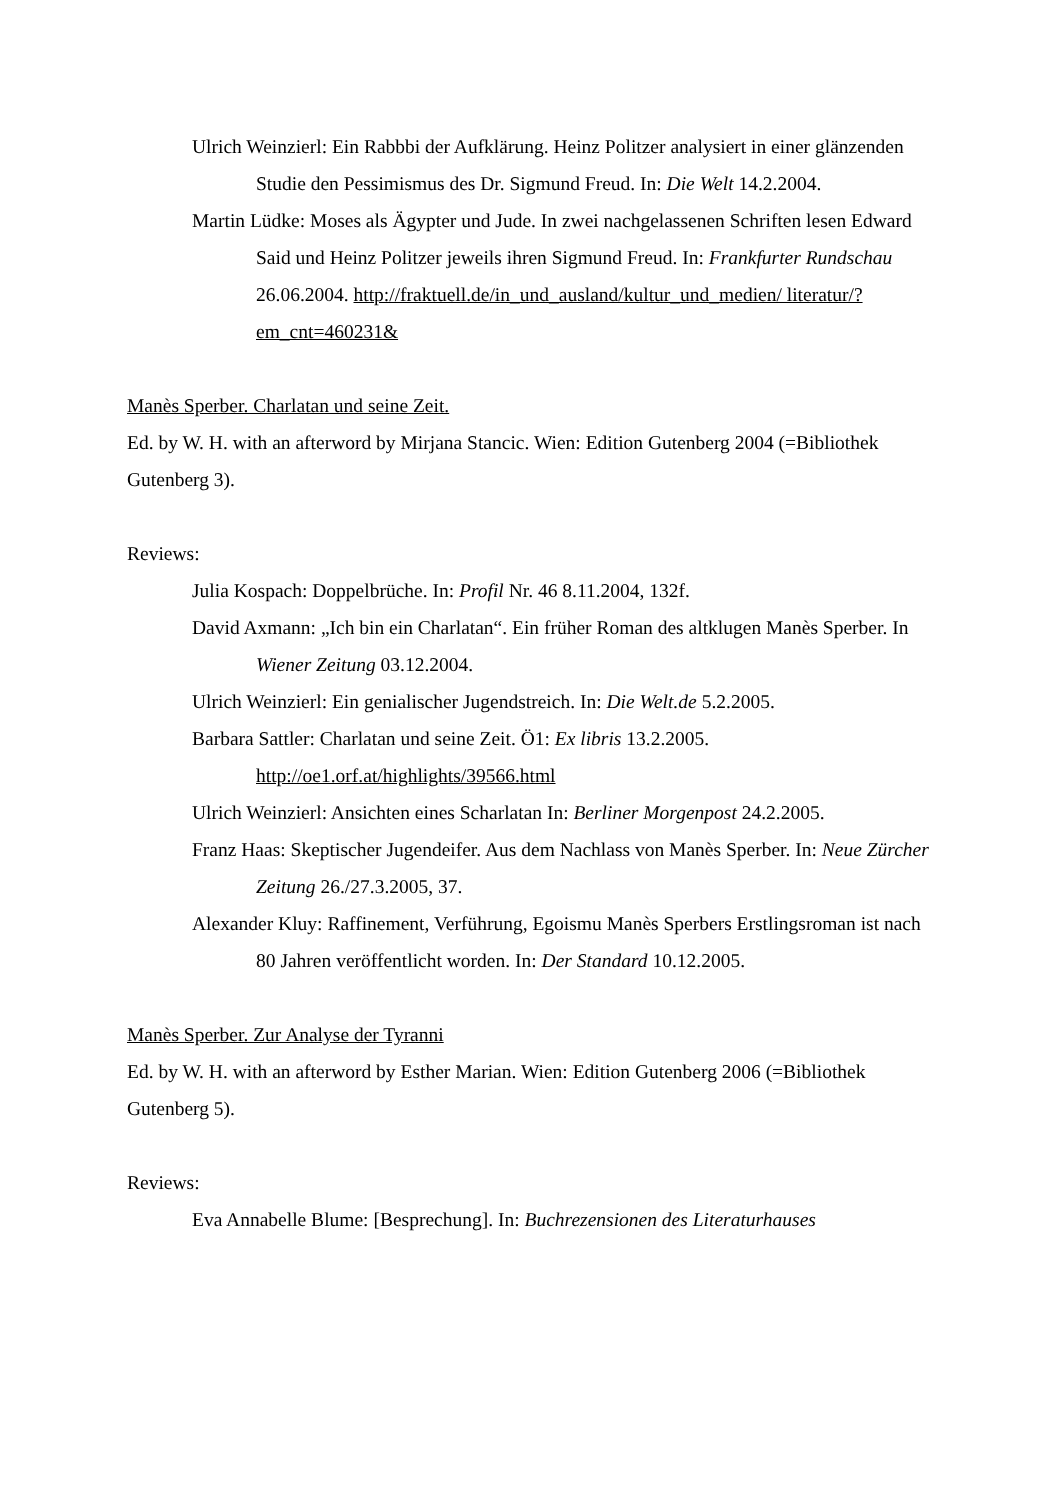Ulrich Weinzierl: Ein Rabbbi der Aufklärung. Heinz Politzer analysiert in einer glänzenden Studie den Pessimismus des Dr. Sigmund Freud. In: Die Welt 14.2.2004.
Martin Lüdke: Moses als Ägypter und Jude. In zwei nachgelassenen Schriften lesen Edward Said und Heinz Politzer jeweils ihren Sigmund Freud. In: Frankfurter Rundschau 26.06.2004. http://fraktuell.de/in_und_ausland/kultur_und_medien/ literatur/?em_cnt=460231&
Manès Sperber. Charlatan und seine Zeit.
Ed. by W. H. with an afterword by Mirjana Stancic. Wien: Edition Gutenberg 2004 (=Bibliothek Gutenberg 3).
Reviews:
Julia Kospach: Doppelbrüche. In: Profil Nr. 46 8.11.2004, 132f.
David Axmann: „Ich bin ein Charlatan“. Ein früher Roman des altklugen Manès Sperber. In Wiener Zeitung 03.12.2004.
Ulrich Weinzierl: Ein genialischer Jugendstreich. In: Die Welt.de 5.2.2005.
Barbara Sattler: Charlatan und seine Zeit. Ö1: Ex libris 13.2.2005. http://oe1.orf.at/highlights/39566.html
Ulrich Weinzierl: Ansichten eines Scharlatan In: Berliner Morgenpost 24.2.2005.
Franz Haas: Skeptischer Jugendeifer. Aus dem Nachlass von Manès Sperber. In: Neue Zürcher Zeitung 26./27.3.2005, 37.
Alexander Kluy: Raffinement, Verführung, Egoismu Manès Sperbers Erstlingsroman ist nach 80 Jahren veröffentlicht worden. In: Der Standard 10.12.2005.
Manès Sperber. Zur Analyse der Tyranni
Ed. by W. H. with an afterword by Esther Marian. Wien: Edition Gutenberg 2006 (=Bibliothek Gutenberg 5).
Reviews:
Eva Annabelle Blume: [Besprechung]. In: Buchrezensionen des Literaturhauses